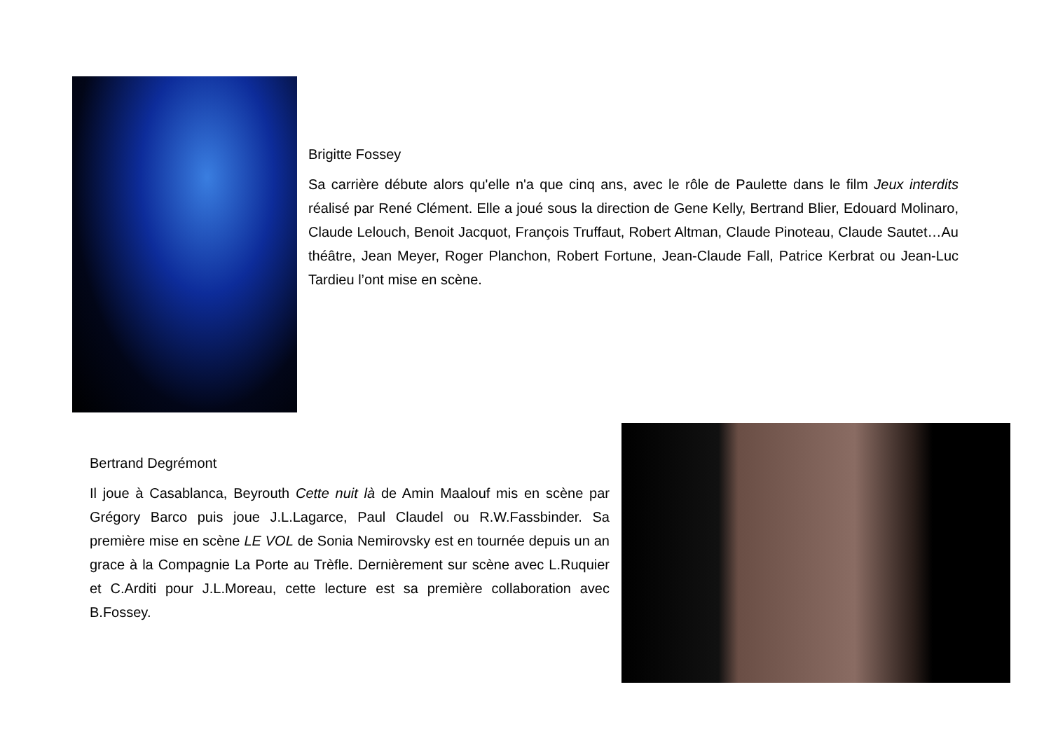Brigitte Fossey
Sa carrière débute alors qu'elle n'a que cinq ans, avec le rôle de Paulette dans le film Jeux interdits réalisé par René Clément. Elle a joué sous la direction de Gene Kelly, Bertrand Blier, Edouard Molinaro, Claude Lelouch, Benoit Jacquot, François Truffaut, Robert Altman, Claude Pinoteau, Claude Sautet…Au théâtre, Jean Meyer, Roger Planchon, Robert Fortune, Jean-Claude Fall, Patrice Kerbrat ou Jean-Luc Tardieu l’ont mise en scène.
Bertrand Degrémont
Il joue à Casablanca, Beyrouth Cette nuit là de Amin Maalouf mis en scène par Grégory Barco puis joue J.L.Lagarce, Paul Claudel ou R.W.Fassbinder. Sa première mise en scène LE VOL de Sonia Nemirovsky est en tournée depuis un an grace à la Compagnie La Porte au Trèfle. Dernièrement sur scène avec L.Ruquier et C.Arditi pour J.L.Moreau, cette lecture est sa première collaboration avec B.Fossey.